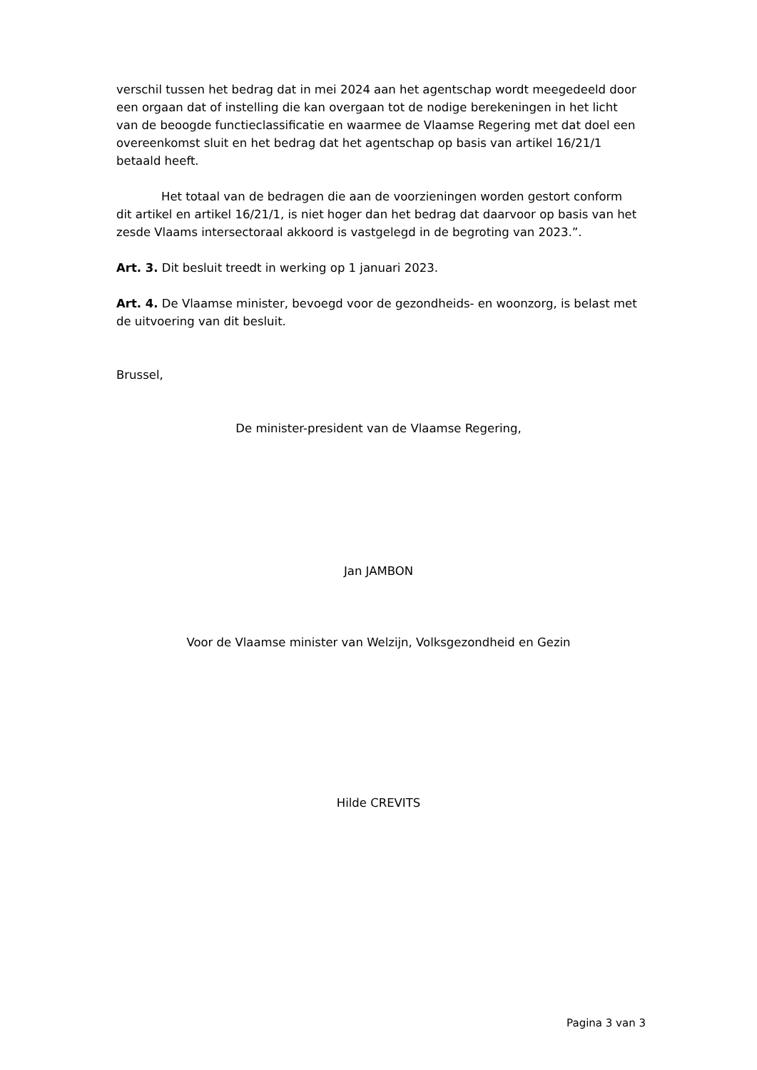verschil tussen het bedrag dat in mei 2024 aan het agentschap wordt meegedeeld door een orgaan dat of instelling die kan overgaan tot de nodige berekeningen in het licht van de beoogde functieclassificatie en waarmee de Vlaamse Regering met dat doel een overeenkomst sluit en het bedrag dat het agentschap op basis van artikel 16/21/1 betaald heeft.
Het totaal van de bedragen die aan de voorzieningen worden gestort conform dit artikel en artikel 16/21/1, is niet hoger dan het bedrag dat daarvoor op basis van het zesde Vlaams intersectoraal akkoord is vastgelegd in de begroting van 2023.”.
Art. 3. Dit besluit treedt in werking op 1 januari 2023.
Art. 4. De Vlaamse minister, bevoegd voor de gezondheids- en woonzorg, is belast met de uitvoering van dit besluit.
Brussel,
De minister-president van de Vlaamse Regering,
Jan JAMBON
Voor de Vlaamse minister van Welzijn, Volksgezondheid en Gezin
Hilde CREVITS
Pagina 3 van 3